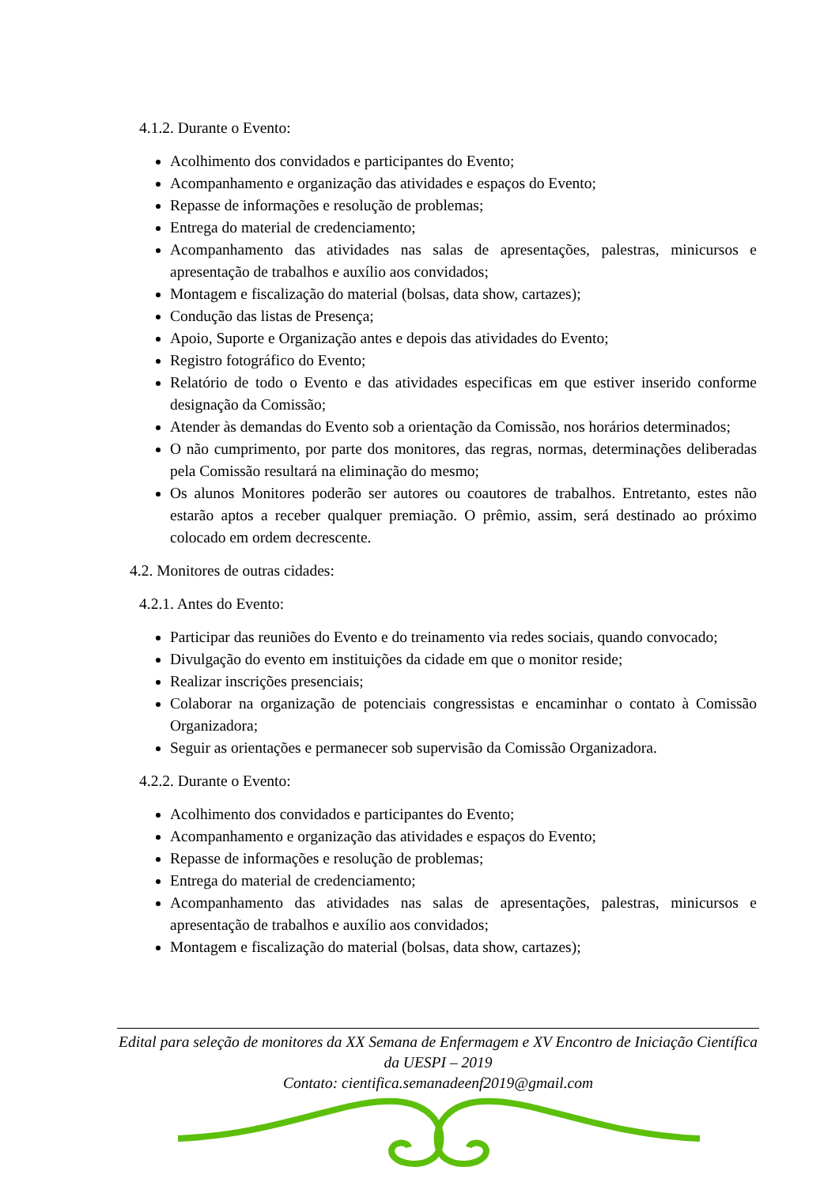4.1.2. Durante o Evento:
Acolhimento dos convidados e participantes do Evento;
Acompanhamento e organização das atividades e espaços do Evento;
Repasse de informações e resolução de problemas;
Entrega do material de credenciamento;
Acompanhamento das atividades nas salas de apresentações, palestras, minicursos e apresentação de trabalhos e auxílio aos convidados;
Montagem e fiscalização do material (bolsas, data show, cartazes);
Condução das listas de Presença;
Apoio, Suporte e Organização antes e depois das atividades do Evento;
Registro fotográfico do Evento;
Relatório de todo o Evento e das atividades especificas em que estiver inserido conforme designação da Comissão;
Atender às demandas do Evento sob a orientação da Comissão, nos horários determinados;
O não cumprimento, por parte dos monitores, das regras, normas, determinações deliberadas pela Comissão resultará na eliminação do mesmo;
Os alunos Monitores poderão ser autores ou coautores de trabalhos. Entretanto, estes não estarão aptos a receber qualquer premiação. O prêmio, assim, será destinado ao próximo colocado em ordem decrescente.
4.2. Monitores de outras cidades:
4.2.1. Antes do Evento:
Participar das reuniões do Evento e do treinamento via redes sociais, quando convocado;
Divulgação do evento em instituições da cidade em que o monitor reside;
Realizar inscrições presenciais;
Colaborar na organização de potenciais congressistas e encaminhar o contato à Comissão Organizadora;
Seguir as orientações e permanecer sob supervisão da Comissão Organizadora.
4.2.2. Durante o Evento:
Acolhimento dos convidados e participantes do Evento;
Acompanhamento e organização das atividades e espaços do Evento;
Repasse de informações e resolução de problemas;
Entrega do material de credenciamento;
Acompanhamento das atividades nas salas de apresentações, palestras, minicursos e apresentação de trabalhos e auxílio aos convidados;
Montagem e fiscalização do material (bolsas, data show, cartazes);
Edital para seleção de monitores da XX Semana de Enfermagem e XV Encontro de Iniciação Científica da UESPI – 2019
Contato: cientifica.semanadeenf2019@gmail.com